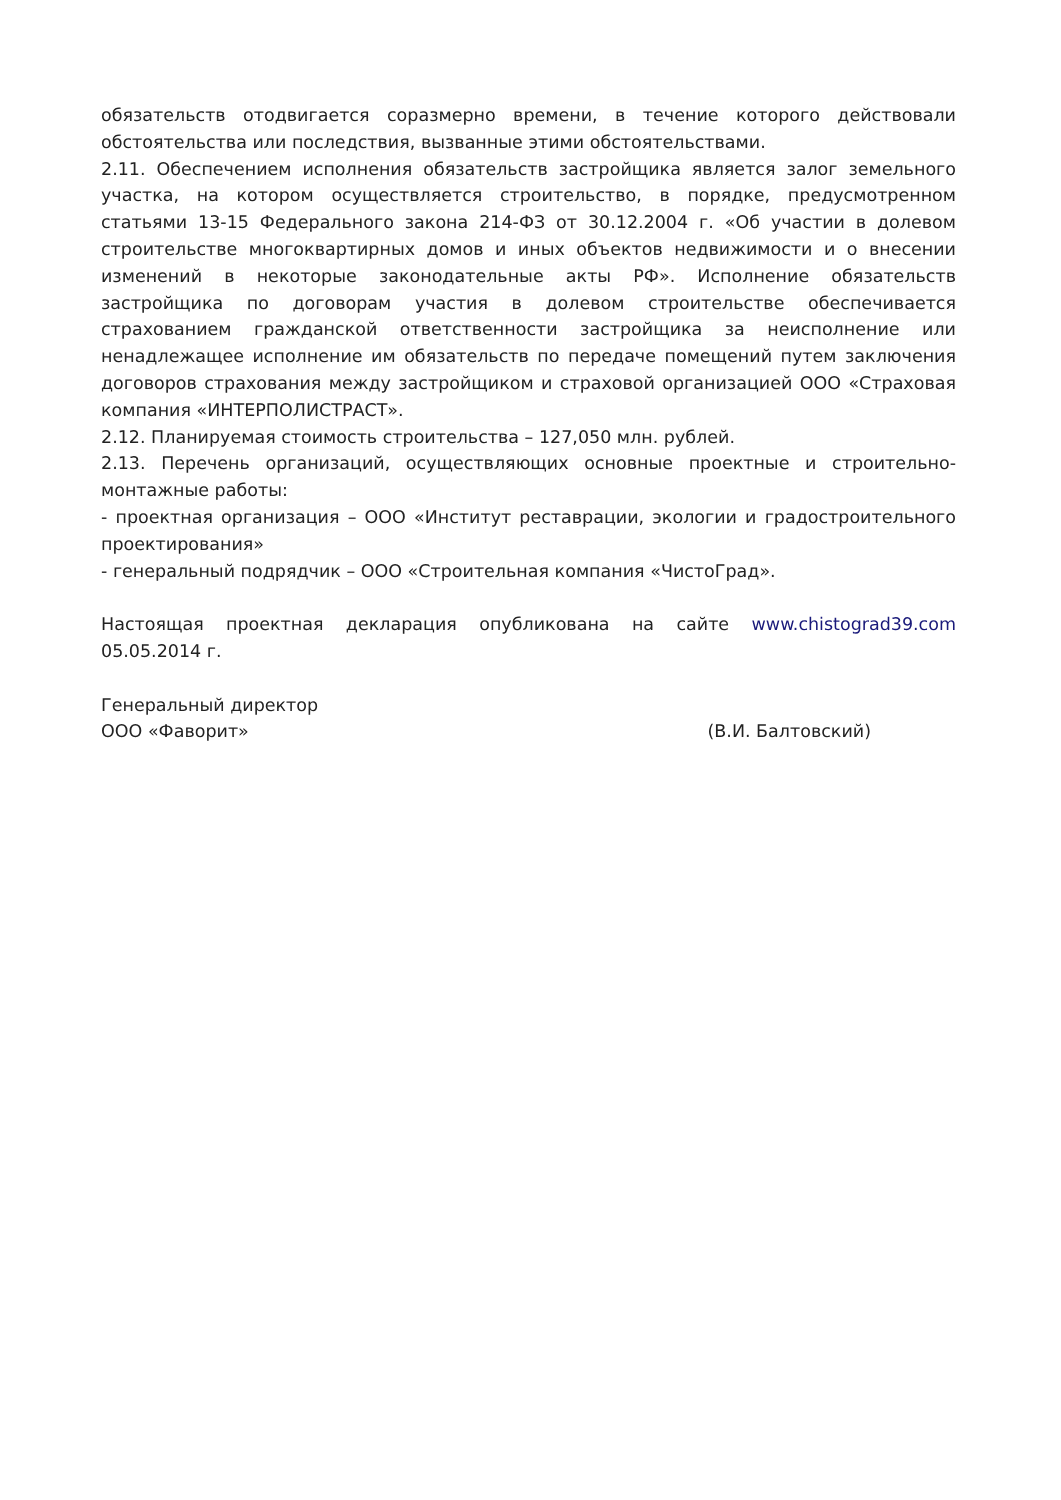обязательств отодвигается соразмерно времени, в течение которого действовали обстоятельства или последствия, вызванные этими обстоятельствами.
2.11. Обеспечением исполнения обязательств застройщика является залог земельного участка, на котором осуществляется строительство, в порядке, предусмотренном статьями 13-15 Федерального закона 214-ФЗ от 30.12.2004 г. «Об участии в долевом строительстве многоквартирных домов и иных объектов недвижимости и о внесении изменений в некоторые законодательные акты РФ». Исполнение обязательств застройщика по договорам участия в долевом строительстве обеспечивается страхованием гражданской ответственности застройщика за неисполнение или ненадлежащее исполнение им обязательств по передаче помещений путем заключения договоров страхования между застройщиком и страховой организацией ООО «Страховая компания «ИНТЕРПОЛИСТРАСТ».
2.12. Планируемая стоимость строительства – 127,050 млн. рублей.
2.13. Перечень организаций, осуществляющих основные проектные и строительно-монтажные работы:
- проектная организация – ООО «Институт реставрации, экологии и градостроительного проектирования»
- генеральный подрядчик – ООО «Строительная компания «ЧистоГрад».
Настоящая проектная декларация опубликована на сайте www.chistograd39.com 05.05.2014 г.
Генеральный директор
ООО «Фаворит» (В.И. Балтовский)